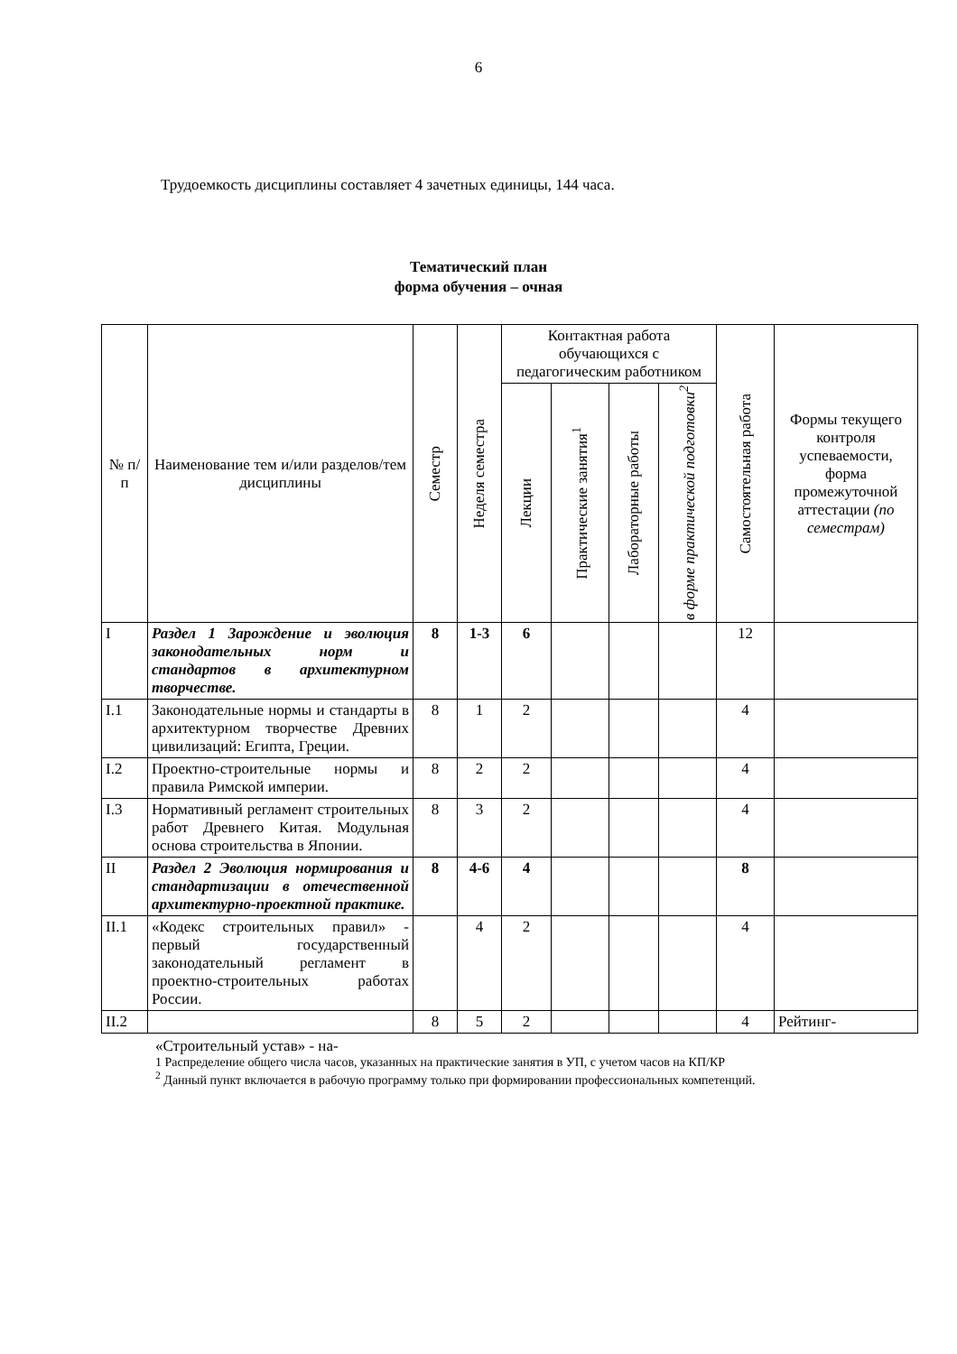6
Трудоемкость дисциплины составляет 4 зачетных единицы, 144 часа.
Тематический план
форма обучения – очная
| № п/п | Наименование тем и/или разделов/тем дисциплины | Семестр | Неделя семестра | Контактная работа обучающихся с педагогическим работником | | | | Самостоятельная работа | Формы текущего контроля успеваемости, форма промежуточной аттестации (по семестрам) |
| --- | --- | --- | --- | --- | --- | --- | --- | --- | --- |
| | | | | Лекции | Практические занятия<sup>1</sup> | Лабораторные работы | в форме практической подготовки<sup>2</sup> | | |
| I | Раздел 1 Зарождение и эволюция законодательных норм и стандартов в архитектурном творчестве. | 8 | 1-3 | 6 | | | | 12 | |
| I.1 | Законодательные нормы и стандарты в архитектурном творчестве Древних цивилизаций: Египта, Греции. | 8 | 1 | 2 | | | | 4 | |
| I.2 | Проектно-строительные нормы и правила Римской империи. | 8 | 2 | 2 | | | | 4 | |
| I.3 | Нормативный регламент строительных работ Древнего Китая. Модульная основа строительства в Японии. | 8 | 3 | 2 | | | | 4 | |
| II | Раздел 2 Эволюция нормирования и стандартизации в отечественной архитектурно-проектной практике. | 8 | 4-6 | 4 | | | | 8 | |
| II.1 | «Кодекс строительных правил» - первый государственный законодательный регламент в проектно-строительных работах России. | | 4 | 2 | | | | 4 | |
| II.2 | | 8 | 5 | 2 | | | | 4 | Рейтинг- |
«Строительный устав» - на-
1 Распределение общего числа часов, указанных на практические занятия в УП, с учетом часов на КП/КР
<sup>2</sup> Данный пункт включается в рабочую программу только при формировании профессиональных компетенций.